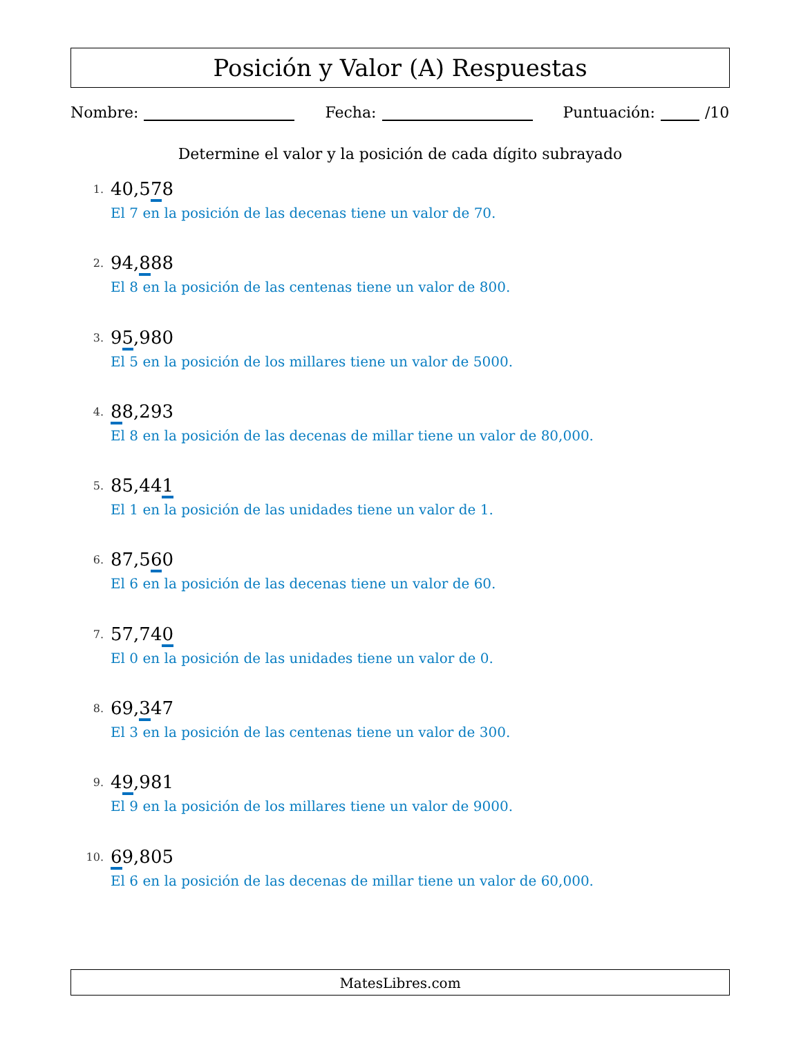Posición y Valor (A) Respuestas
Nombre: Fecha: Puntuación: /10
Determine el valor y la posición de cada dígito subrayado
1.
40,578
El 7 en la posición de las decenas tiene un valor de 70.
2.
94,888
El 8 en la posición de las centenas tiene un valor de 800.
3.
95,980
El 5 en la posición de los millares tiene un valor de 5000.
4.
88,293
El 8 en la posición de las decenas de millar tiene un valor de 80,000.
5.
85,441
El 1 en la posición de las unidades tiene un valor de 1.
6.
87,560
El 6 en la posición de las decenas tiene un valor de 60.
7.
57,740
El 0 en la posición de las unidades tiene un valor de 0.
8.
69,347
El 3 en la posición de las centenas tiene un valor de 300.
9.
49,981
El 9 en la posición de los millares tiene un valor de 9000.
10.
69,805
El 6 en la posición de las decenas de millar tiene un valor de 60,000.
MatesLibres.com